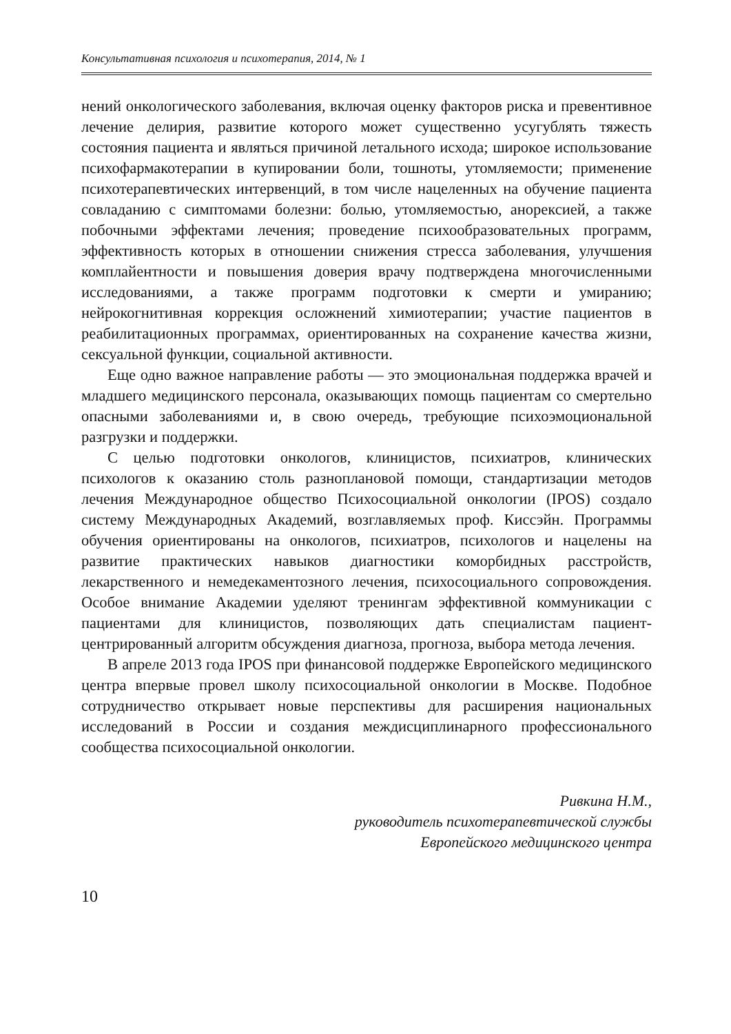Консультативная психология и психотерапия, 2014, № 1
нений онкологического заболевания, включая оценку факторов риска и превентивное лечение делирия, развитие которого может существенно усугублять тяжесть состояния пациента и являться причиной летального исхода; широкое использование психофармакотерапии в купировании боли, тошноты, утомляемости; применение психотерапевтических интервенций, в том числе нацеленных на обучение пациента совладанию с симптомами болезни: болью, утомляемостью, анорексией, а также побочными эффектами лечения; проведение психообразовательных программ, эффективность которых в отношении снижения стресса заболевания, улучшения комплайентности и повышения доверия врачу подтверждена многочисленными исследованиями, а также программ подготовки к смерти и умиранию; нейрокогнитивная коррекция осложнений химиотерапии; участие пациентов в реабилитационных программах, ориентированных на сохранение качества жизни, сексуальной функции, социальной активности.
Еще одно важное направление работы — это эмоциональная поддержка врачей и младшего медицинского персонала, оказывающих помощь пациентам со смертельно опасными заболеваниями и, в свою очередь, требующие психоэмоциональной разгрузки и поддержки.
С целью подготовки онкологов, клиницистов, психиатров, клинических психологов к оказанию столь разноплановой помощи, стандартизации методов лечения Международное общество Психосоциальной онкологии (IPOS) создало систему Международных Академий, возглавляемых проф. Киссэйн. Программы обучения ориентированы на онкологов, психиатров, психологов и нацелены на развитие практических навыков диагностики коморбидных расстройств, лекарственного и немедекаментозного лечения, психосоциального сопровождения. Особое внимание Академии уделяют тренингам эффективной коммуникации с пациентами для клиницистов, позволяющих дать специалистам пациент-центрированный алгоритм обсуждения диагноза, прогноза, выбора метода лечения.
В апреле 2013 года IPOS при финансовой поддержке Европейского медицинского центра впервые провел школу психосоциальной онкологии в Москве. Подобное сотрудничество открывает новые перспективы для расширения национальных исследований в России и создания междисциплинарного профессионального сообщества психосоциальной онкологии.
Ривкина Н.М.,
руководитель психотерапевтической службы
Европейского медицинского центра
10